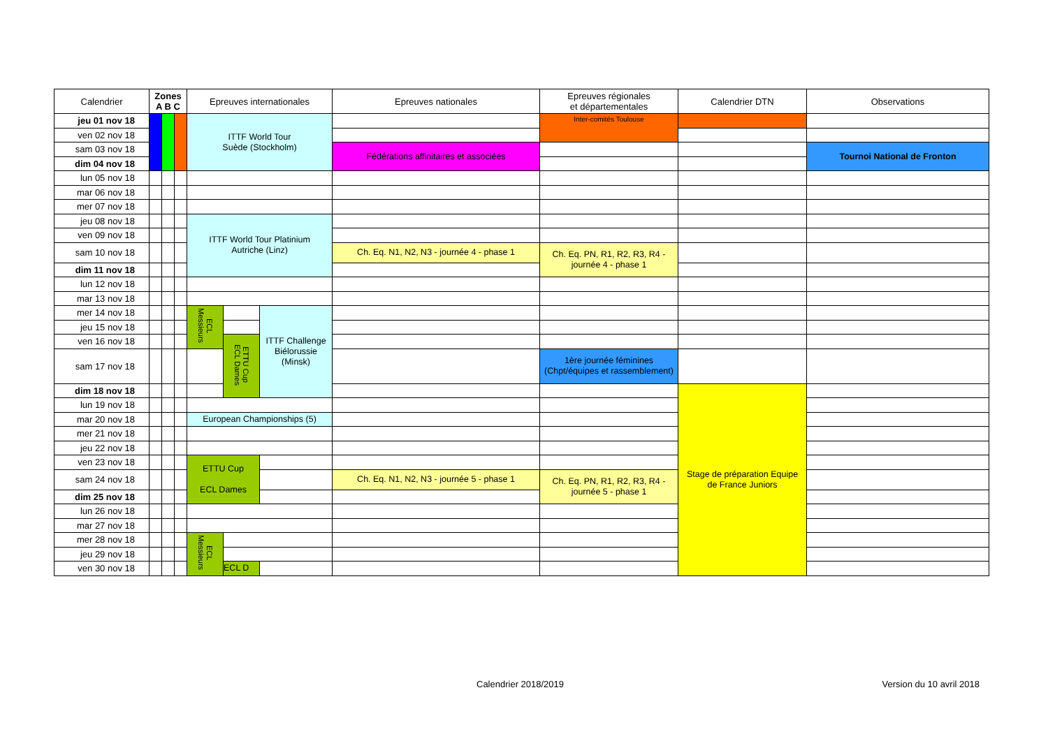| Calendrier | Zones A B C | | | Epreuves internationales | | | Epreuves nationales | Epreuves régionales et départementales | Calendrier DTN | Observations |
| --- | --- | --- | --- | --- | --- | --- | --- | --- | --- | --- |
| jeu 01 nov 18 | | | | ITTF World Tour Suède (Stockholm) | | | | Inter-comités Toulouse | | |
| ven 02 nov 18 | | | | | | | | | | |
| sam 03 nov 18 | | | | | | | Fédérations affinitaires et associées | | | Tournoi National de Fronton |
| dim 04 nov 18 | | | | | | | | | | |
| lun 05 nov 18 | | | | | | | | | | |
| mar 06 nov 18 | | | | | | | | | | |
| mer 07 nov 18 | | | | | | | | | | |
| jeu 08 nov 18 | | | | ITTF World Tour Platinium Autriche (Linz) | | | | | | |
| ven 09 nov 18 | | | | | | | | | | |
| sam 10 nov 18 | | | | | | | Ch. Eq. N1, N2, N3 - journée 4 - phase 1 | Ch. Eq. PN, R1, R2, R3, R4 - journée 4 - phase 1 | | |
| dim 11 nov 18 | | | | | | | | | | |
| lun 12 nov 18 | | | | | | | | | | |
| mar 13 nov 18 | | | | | | | | | | |
| mer 14 nov 18 | | | | ECL Messieurs | | ITTF Challenge Biélorussie (Minsk) | | | | |
| jeu 15 nov 18 | | | | | | | | | | |
| ven 16 nov 18 | | | | | ETTU Cup ECL Dames | | | | | |
| sam 17 nov 18 | | | | | | | | 1ère journée féminines (Chpt/équipes et rassemblement) | | |
| dim 18 nov 18 | | | | | | | | | Stage de préparation Equipe de France Juniors | |
| lun 19 nov 18 | | | | | | | | | | |
| mar 20 nov 18 | | | | European Championships (5) | | | | | | |
| mer 21 nov 18 | | | | | | | | | | |
| jeu 22 nov 18 | | | | | | | | | | |
| ven 23 nov 18 | | | | ETTU Cup ECL Dames | | | | | | |
| sam 24 nov 18 | | | | | | | Ch. Eq. N1, N2, N3 - journée 5 - phase 1 | Ch. Eq. PN, R1, R2, R3, R4 - journée 5 - phase 1 | | |
| dim 25 nov 18 | | | | | | | | | | |
| lun 26 nov 18 | | | | | | | | | | |
| mar 27 nov 18 | | | | | | | | | | |
| mer 28 nov 18 | | | | ECL Messieurs | | | | | | |
| jeu 29 nov 18 | | | | | | | | | | |
| ven 30 nov 18 | | | | | ECL D | | | | | |
Calendrier 2018/2019 Version du 10 avril 2018